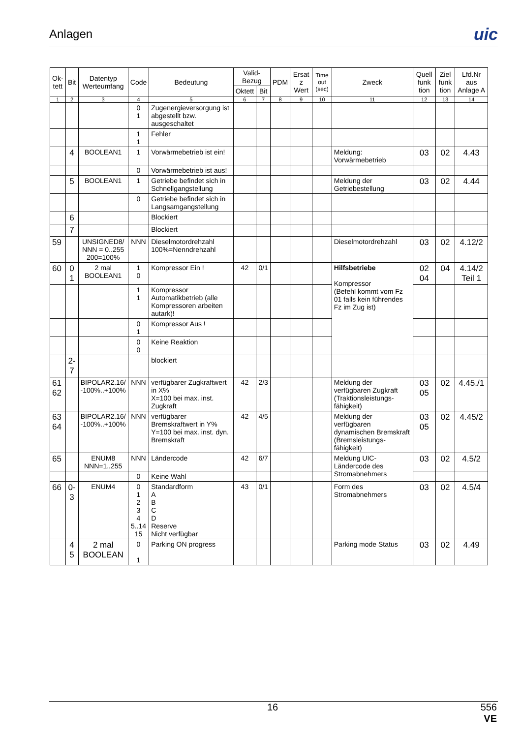Anlagen
uic
| Ok- tett | Bit | Datentyp Werteumfang | Code | Bedeutung | Valid-Bezug | | PDM | Ersat z Wert | Time out (sec) | Zweck | Quell funk tion | Ziel funk tion | Lfd.Nr aus Anlage A |
| --- | --- | --- | --- | --- | --- | --- | --- | --- | --- | --- | --- | --- | --- |
| | | | | | Oktett | Bit | | | | | | | |
| 1 | 2 | 3 | 4 | 5 | 6 | 7 | 8 | 9 | 10 | 11 | 12 | 13 | 14 |
| | | | 0 1 | Zugenergieversorgung ist abgestellt bzw. ausgeschaltet | | | | | | | | | |
| | | | 1 1 | Fehler | | | | | | | | | |
| | 4 | BOOLEAN1 | 1 | Vorwärmebetrieb ist ein! | | | | | | Meldung: Vorwärmebetrieb | 03 | 02 | 4.43 |
| | | | 0 | Vorwärmebetrieb ist aus! | | | | | | | | | |
| | 5 | BOOLEAN1 | 1 | Getriebe befindet sich in Schnellgangstellung | | | | | | Meldung der Getriebestellung | 03 | 02 | 4.44 |
| | | | 0 | Getriebe befindet sich in Langsamgangstellung | | | | | | | | | |
| | 6 | | | Blockiert | | | | | | | | | |
| | 7 | | | Blockiert | | | | | | | | | |
| 59 | | UNSIGNED8/ NNN = 0..255 200=100% | NNN | Dieselmotordrehzahl 100%=Nenndrehzahl | | | | | | Dieselmotordrehzahl | 03 | 02 | 4.12/2 |
| 60 | 0 1 | 2 mal BOOLEAN1 | 1 0 | Kompressor Ein ! | 42 | 0/1 | | | | Hilfsbetriebe Kompressor (Befehl kommt vom Fz 01 falls kein führendes Fz im Zug ist) | 02 04 | 04 | 4.14/2 Teil 1 |
| | | | 1 1 | Kompressor Automatikbetrieb (alle Kompressoren arbeiten autark)! | | | | | | | | | |
| | | | 0 1 | Kompressor Aus ! | | | | | | | | | |
| | | | 0 0 | Keine Reaktion | | | | | | | | | |
| | 2-7 | | | blockiert | | | | | | | | | |
| 61 62 | | BIPOLAR2.16/ -100%..+100% | NNN | verfügbarer Zugkraftwert in X% X=100 bei max. inst. Zugkraft | 42 | 2/3 | | | | Meldung der verfügbaren Zugkraft (Traktionsleistungs-fähigkeit) | 03 05 | 02 | 4.45./1 |
| 63 64 | | BIPOLAR2.16/ -100%..+100% | NNN | verfügbarer Bremskraftwert in Y% Y=100 bei max. inst. dyn. Bremskraft | 42 | 4/5 | | | | Meldung der verfügbaren dynamischen Bremskraft (Bremsleistungs-fähigkeit) | 03 05 | 02 | 4.45/2 |
| 65 | | ENUM8 NNN=1..255 | NNN | Ländercode | 42 | 6/7 | | | | Meldung UIC-Ländercode des Stromabnehmers | 03 | 02 | 4.5/2 |
| | | | 0 | Keine Wahl | | | | | | | | | |
| 66 | 0-3 | ENUM4 | 0 1 2 3 4 5..14 15 | Standardform A B C D Reserve Nicht verfügbar | 43 | 0/1 | | | | Form des Stromabnehmers | 03 | 02 | 4.5/4 |
| | 4 5 | 2 mal BOOLEAN | 0 1 | Parking ON progress | | | | | | Parking mode Status | 03 | 02 | 4.49 |
16 556
VE